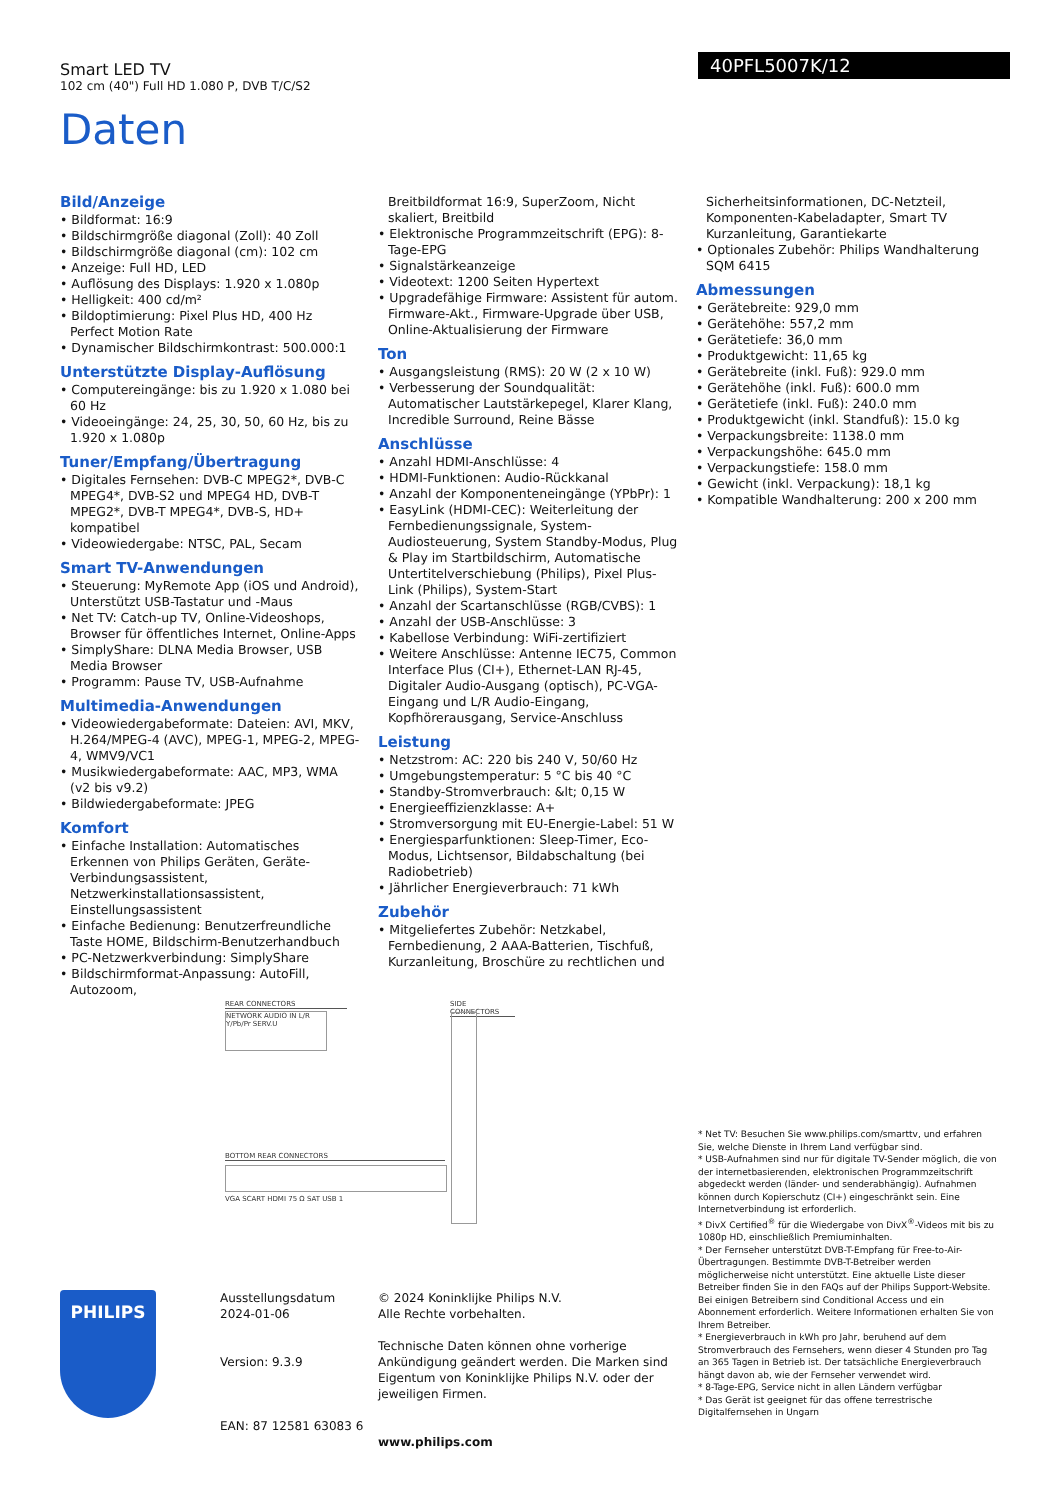Smart LED TV
102 cm (40") Full HD 1.080 P, DVB T/C/S2
40PFL5007K/12
Daten
Bild/Anzeige
• Bildformat: 16:9
• Bildschirmgröße diagonal (Zoll): 40 Zoll
• Bildschirmgröße diagonal (cm): 102 cm
• Anzeige: Full HD, LED
• Auflösung des Displays: 1.920 x 1.080p
• Helligkeit: 400 cd/m²
• Bildoptimierung: Pixel Plus HD, 400 Hz Perfect Motion Rate
• Dynamischer Bildschirmkontrast: 500.000:1
Unterstützte Display-Auflösung
• Computereingänge: bis zu 1.920 x 1.080 bei 60 Hz
• Videoeingänge: 24, 25, 30, 50, 60 Hz, bis zu 1.920 x 1.080p
Tuner/Empfang/Übertragung
• Digitales Fernsehen: DVB-C MPEG2*, DVB-C MPEG4*, DVB-S2 und MPEG4 HD, DVB-T MPEG2*, DVB-T MPEG4*, DVB-S, HD+ kompatibel
• Videowiedergabe: NTSC, PAL, Secam
Smart TV-Anwendungen
• Steuerung: MyRemote App (iOS und Android), Unterstützt USB-Tastatur und -Maus
• Net TV: Catch-up TV, Online-Videoshops, Browser für öffentliches Internet, Online-Apps
• SimplyShare: DLNA Media Browser, USB Media Browser
• Programm: Pause TV, USB-Aufnahme
Multimedia-Anwendungen
• Videowiedergabeformate: Dateien: AVI, MKV, H.264/MPEG-4 (AVC), MPEG-1, MPEG-2, MPEG-4, WMV9/VC1
• Musikwiedergabeformate: AAC, MP3, WMA (v2 bis v9.2)
• Bildwiedergabeformate: JPEG
Komfort
• Einfache Installation: Automatisches Erkennen von Philips Geräten, Geräte-Verbindungsassistent, Netzwerkinstallationsassistent, Einstellungsassistent
• Einfache Bedienung: Benutzerfreundliche Taste HOME, Bildschirm-Benutzerhandbuch
• PC-Netzwerkverbindung: SimplyShare
• Bildschirmformat-Anpassung: AutoFill, Autozoom,
Breitbildformat 16:9, SuperZoom, Nicht skaliert, Breitbild
• Elektronische Programmzeitschrift (EPG): 8-Tage-EPG
• Signalstärkeanzeige
• Videotext: 1200 Seiten Hypertext
• Upgradefähige Firmware: Assistent für autom. Firmware-Akt., Firmware-Upgrade über USB, Online-Aktualisierung der Firmware
Ton
• Ausgangsleistung (RMS): 20 W (2 x 10 W)
• Verbesserung der Soundqualität: Automatischer Lautstärkepegel, Klarer Klang, Incredible Surround, Reine Bässe
Anschlüsse
• Anzahl HDMI-Anschlüsse: 4
• HDMI-Funktionen: Audio-Rückkanal
• Anzahl der Komponenteneingänge (YPbPr): 1
• EasyLink (HDMI-CEC): Weiterleitung der Fernbedienungssignale, System-Audiosteuerung, System Standby-Modus, Plug & Play im Startbildschirm, Automatische Untertitelverschiebung (Philips), Pixel Plus-Link (Philips), System-Start
• Anzahl der Scartanschlüsse (RGB/CVBS): 1
• Anzahl der USB-Anschlüsse: 3
• Kabellose Verbindung: WiFi-zertifiziert
• Weitere Anschlüsse: Antenne IEC75, Common Interface Plus (CI+), Ethernet-LAN RJ-45, Digitaler Audio-Ausgang (optisch), PC-VGA-Eingang und L/R Audio-Eingang, Kopfhörerausgang, Service-Anschluss
Leistung
• Netzstrom: AC: 220 bis 240 V, 50/60 Hz
• Umgebungstemperatur: 5 °C bis 40 °C
• Standby-Stromverbrauch: &lt; 0,15 W
• Energieeffizienzklasse: A+
• Stromversorgung mit EU-Energie-Label: 51 W
• Energiesparfunktionen: Sleep-Timer, Eco-Modus, Lichtsensor, Bildabschaltung (bei Radiobetrieb)
• Jährlicher Energieverbrauch: 71 kWh
Zubehör
• Mitgeliefertes Zubehör: Netzkabel, Fernbedienung, 2 AAA-Batterien, Tischfuß, Kurzanleitung, Broschüre zu rechtlichen und
Sicherheitsinformationen, DC-Netzteil, Komponenten-Kabeladapter, Smart TV Kurzanleitung, Garantiekarte
• Optionales Zubehör: Philips Wandhalterung SQM 6415
Abmessungen
• Gerätebreite: 929,0 mm
• Gerätehöhe: 557,2 mm
• Gerätetiefe: 36,0 mm
• Produktgewicht: 11,65 kg
• Gerätebreite (inkl. Fuß): 929.0 mm
• Gerätehöhe (inkl. Fuß): 600.0 mm
• Gerätetiefe (inkl. Fuß): 240.0 mm
• Produktgewicht (inkl. Standfuß): 15.0 kg
• Verpackungsbreite: 1138.0 mm
• Verpackungshöhe: 645.0 mm
• Verpackungstiefe: 158.0 mm
• Gewicht (inkl. Verpackung): 18,1 kg
• Kompatible Wandhalterung: 200 x 200 mm
REAR CONNECTORS
NETWORK AUDIO IN L/R Y/Pb/Pr SERV.U
SIDE CONNECTORS
BOTTOM REAR CONNECTORS
VGA SCART HDMI 75 Ω SAT USB 1
PHILIPS
Ausstellungsdatum
2024-01-06
Version: 9.3.9
EAN: 87 12581 63083 6
© 2024 Koninklijke Philips N.V.
Alle Rechte vorbehalten.
Technische Daten können ohne vorherige Ankündigung geändert werden. Die Marken sind Eigentum von Koninklijke Philips N.V. oder der jeweiligen Firmen.
www.philips.com
* Net TV: Besuchen Sie www.philips.com/smarttv, und erfahren Sie, welche Dienste in Ihrem Land verfügbar sind.
* USB-Aufnahmen sind nur für digitale TV-Sender möglich, die von der internetbasierenden, elektronischen Programmzeitschrift abgedeckt werden (länder- und senderabhängig). Aufnahmen können durch Kopierschutz (CI+) eingeschränkt sein. Eine Internetverbindung ist erforderlich.
* DivX Certified<sup>®</sup> für die Wiedergabe von DivX<sup>®</sup>-Videos mit bis zu 1080p HD, einschließlich Premiuminhalten.
* Der Fernseher unterstützt DVB-T-Empfang für Free-to-Air-Übertragungen. Bestimmte DVB-T-Betreiber werden möglicherweise nicht unterstützt. Eine aktuelle Liste dieser Betreiber finden Sie in den FAQs auf der Philips Support-Website. Bei einigen Betreibern sind Conditional Access und ein Abonnement erforderlich. Weitere Informationen erhalten Sie von Ihrem Betreiber.
* Energieverbrauch in kWh pro Jahr, beruhend auf dem Stromverbrauch des Fernsehers, wenn dieser 4 Stunden pro Tag an 365 Tagen in Betrieb ist. Der tatsächliche Energieverbrauch hängt davon ab, wie der Fernseher verwendet wird.
* 8-Tage-EPG, Service nicht in allen Ländern verfügbar
* Das Gerät ist geeignet für das offene terrestrische Digitalfernsehen in Ungarn